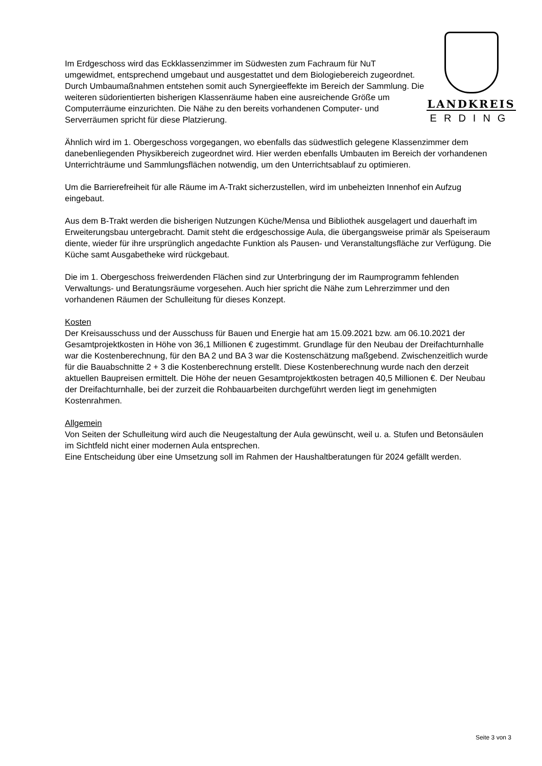LANDKREIS
ERDING
Im Erdgeschoss wird das Eckklassenzimmer im Südwesten zum Fachraum für NuT umgewidmet, entsprechend umgebaut und ausgestattet und dem Biologiebereich zugeordnet. Durch Umbaumaßnahmen entstehen somit auch Synergieeffekte im Bereich der Sammlung. Die weiteren südorientierten bisherigen Klassenräume haben eine ausreichende Größe um Computerräume einzurichten. Die Nähe zu den bereits vorhandenen Computer- und Serverräumen spricht für diese Platzierung.
Ähnlich wird im 1. Obergeschoss vorgegangen, wo ebenfalls das südwestlich gelegene Klassenzimmer dem danebenliegenden Physikbereich zugeordnet wird. Hier werden ebenfalls Umbauten im Bereich der vorhandenen Unterrichträume und Sammlungsflächen notwendig, um den Unterrichtsablauf zu optimieren.
Um die Barrierefreiheit für alle Räume im A-Trakt sicherzustellen, wird im unbeheizten Innenhof ein Aufzug eingebaut.
Aus dem B-Trakt werden die bisherigen Nutzungen Küche/Mensa und Bibliothek ausgelagert und dauerhaft im Erweiterungsbau untergebracht. Damit steht die erdgeschossige Aula, die übergangsweise primär als Speiseraum diente, wieder für ihre ursprünglich angedachte Funktion als Pausen- und Veranstaltungsfläche zur Verfügung. Die Küche samt Ausgabetheke wird rückgebaut.
Die im 1. Obergeschoss freiwerdenden Flächen sind zur Unterbringung der im Raumprogramm fehlenden Verwaltungs- und Beratungsräume vorgesehen. Auch hier spricht die Nähe zum Lehrerzimmer und den vorhandenen Räumen der Schulleitung für dieses Konzept.
Kosten
Der Kreisausschuss und der Ausschuss für Bauen und Energie hat am 15.09.2021 bzw. am 06.10.2021 der Gesamtprojektkosten in Höhe von 36,1 Millionen € zugestimmt. Grundlage für den Neubau der Dreifachturnhalle war die Kostenberechnung, für den BA 2 und BA 3 war die Kostenschätzung maßgebend. Zwischenzeitlich wurde für die Bauabschnitte 2 + 3 die Kostenberechnung erstellt. Diese Kostenberechnung wurde nach den derzeit aktuellen Baupreisen ermittelt. Die Höhe der neuen Gesamtprojektkosten betragen 40,5 Millionen €. Der Neubau der Dreifachturnhalle, bei der zurzeit die Rohbauarbeiten durchgeführt werden liegt im genehmigten Kostenrahmen.
Allgemein
Von Seiten der Schulleitung wird auch die Neugestaltung der Aula gewünscht, weil u. a. Stufen und Betonsäulen im Sichtfeld nicht einer modernen Aula entsprechen.
Eine Entscheidung über eine Umsetzung soll im Rahmen der Haushaltberatungen für 2024 gefällt werden.
Seite 3 von 3